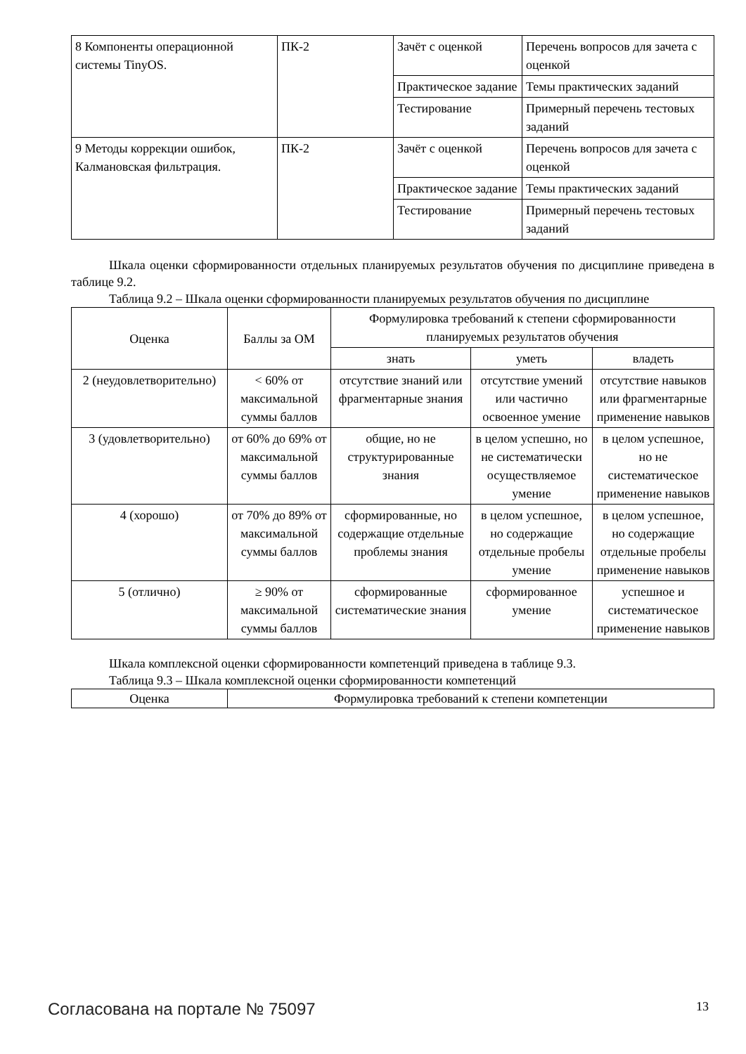| 8 Компоненты операционной системы TinyOS. | ПК-2 | Зачёт с оценкой | Перечень вопросов для зачета с оценкой |
| | | Практическое задание | Темы практических заданий |
| | | Тестирование | Примерный перечень тестовых заданий |
| 9 Методы коррекции ошибок, Калмановская фильтрация. | ПК-2 | Зачёт с оценкой | Перечень вопросов для зачета с оценкой |
| | | Практическое задание | Темы практических заданий |
| | | Тестирование | Примерный перечень тестовых заданий |
Шкала оценки сформированности отдельных планируемых результатов обучения по дисциплине приведена в таблице 9.2.
Таблица 9.2 – Шкала оценки сформированности планируемых результатов обучения по дисциплине
| Оценка | Баллы за ОМ | Формулировка требований к степени сформированности планируемых результатов обучения | | |
| --- | --- | --- | --- | --- |
| | | знать | уметь | владеть |
| 2 (неудовлетворительно) | < 60% от максимальной суммы баллов | отсутствие знаний или фрагментарные знания | отсутствие умений или частично освоенное умение | отсутствие навыков или фрагментарные применение навыков |
| 3 (удовлетворительно) | от 60% до 69% от максимальной суммы баллов | общие, но не структурированные знания | в целом успешно, но не систематически осуществляемое умение | в целом успешное, но не систематическое применение навыков |
| 4 (хорошо) | от 70% до 89% от максимальной суммы баллов | сформированные, но содержащие отдельные проблемы знания | в целом успешное, но содержащие отдельные пробелы умение | в целом успешное, но содержащие отдельные пробелы применение навыков |
| 5 (отлично) | ≥ 90% от максимальной суммы баллов | сформированные систематические знания | сформированное умение | успешное и систематическое применение навыков |
Шкала комплексной оценки сформированности компетенций приведена в таблице 9.3.
Таблица 9.3 – Шкала комплексной оценки сформированности компетенций
| Оценка | Формулировка требований к степени компетенции |
| --- | --- |
Согласована на портале № 75097 13